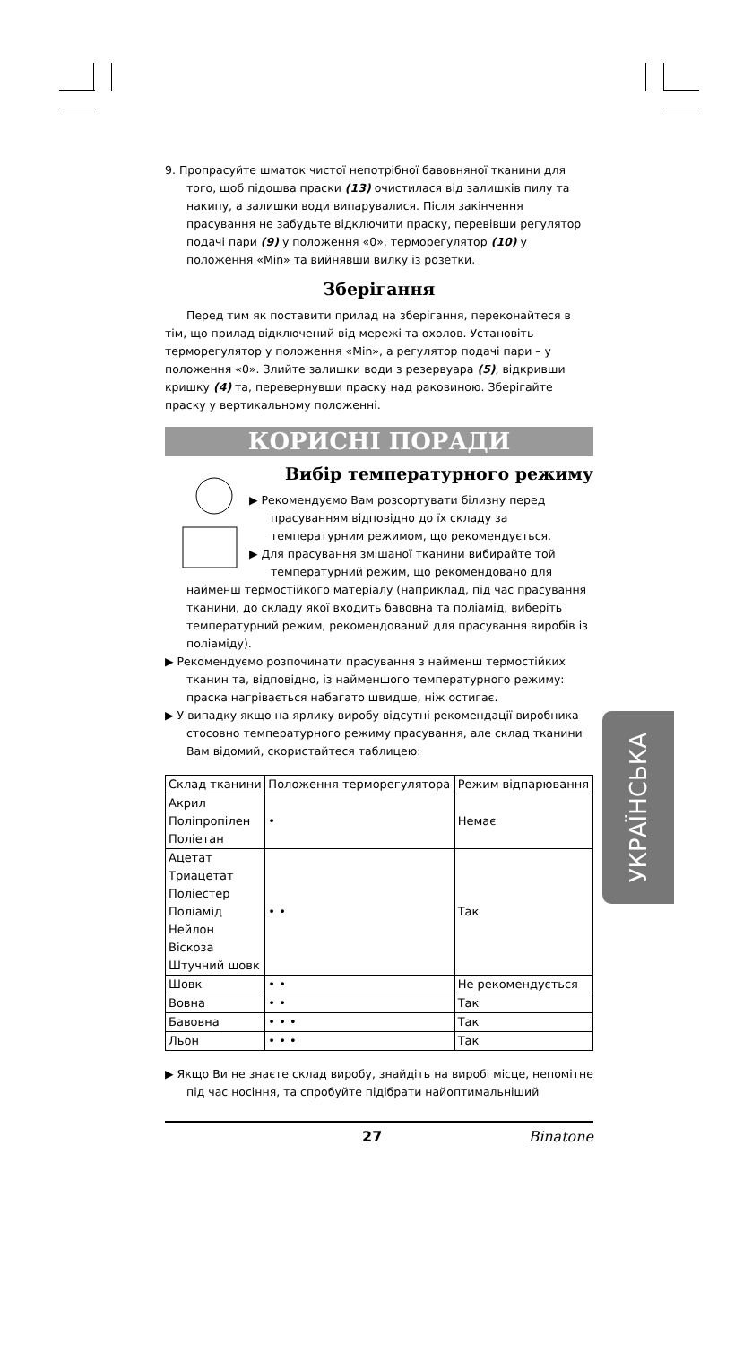9. Пропрасуйте шматок чистої непотрібної бавовняної тканини для того, щоб підошва праски (13) очистилася від залишків пилу та накипу, а залишки води випарувалися. Після закінчення прасування не забудьте відключити праску, перевівши регулятор подачі пари (9) у положення «0», терморегулятор (10) у положення «Min» та вийнявши вилку із розетки.
Зберігання
Перед тим як поставити прилад на зберігання, переконайтеся в тім, що прилад відключений від мережі та охолов. Установіть терморегулятор у положення «Min», а регулятор подачі пари – у положення «0». Злийте залишки води з резервуара (5), відкривши кришку (4) та, перевернувши праску над раковиною. Зберігайте праску у вертикальному положенні.
КОРИСНІ ПОРАДИ
Вибір температурного режиму
▶ Рекомендуємо Вам розсортувати білизну перед прасуванням відповідно до їх складу за температурним режимом, що рекомендується.
▶ Для прасування змішаної тканини вибирайте той температурний режим, що рекомендовано для найменш термостійкого матеріалу (наприклад, під час прасування тканини, до складу якої входить бавовна та поліамід, виберіть температурний режим, рекомендований для прасування виробів із поліаміду).
▶ Рекомендуємо розпочинати прасування з найменш термостійких тканин та, відповідно, із найменшого температурного режиму: праска нагрівається набагато швидше, ніж остигає.
▶ У випадку якщо на ярлику виробу відсутні рекомендації виробника стосовно температурного режиму прасування, але склад тканини Вам відомий, скористайтеся таблицею:
| Склад тканини | Положення терморегулятора | Режим відпарювання |
| Акрил Поліпропілен Поліетан | • | Немає |
| Ацетат Триацетат Поліестер Поліамід Нейлон Віскоза Штучний шовк | • • | Так |
| Шовк | • • | Не рекомендується |
| Вовна | • • | Так |
| Бавовна | • • • | Так |
| Льон | • • • | Так |
▶ Якщо Ви не знаєте склад виробу, знайдіть на виробі місце, непомітне під час носіння, та спробуйте підібрати найоптимальніший
УКРАЇНСЬКА
27 Binatone